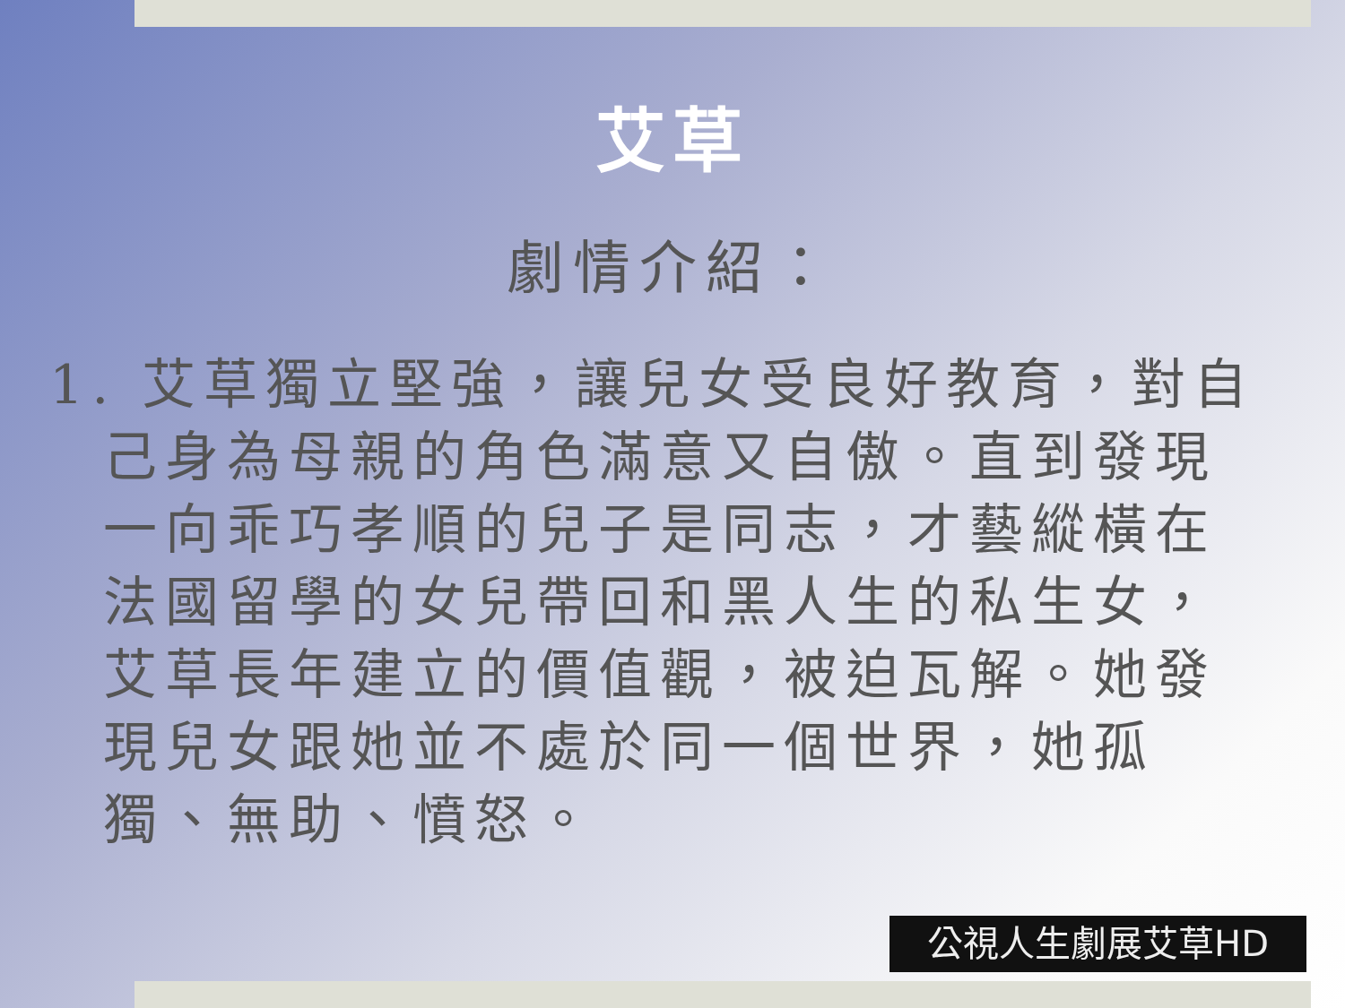艾草
劇情介紹：
1. 艾草獨立堅強，讓兒女受良好教育，對自己身為母親的角色滿意又自傲。直到發現一向乖巧孝順的兒子是同志，才藝縱橫在法國留學的女兒帶回和黑人生的私生女，艾草長年建立的價值觀，被迫瓦解。她發現兒女跟她並不處於同一個世界，她孤獨、無助、憤怒。
公視人生劇展艾草HD